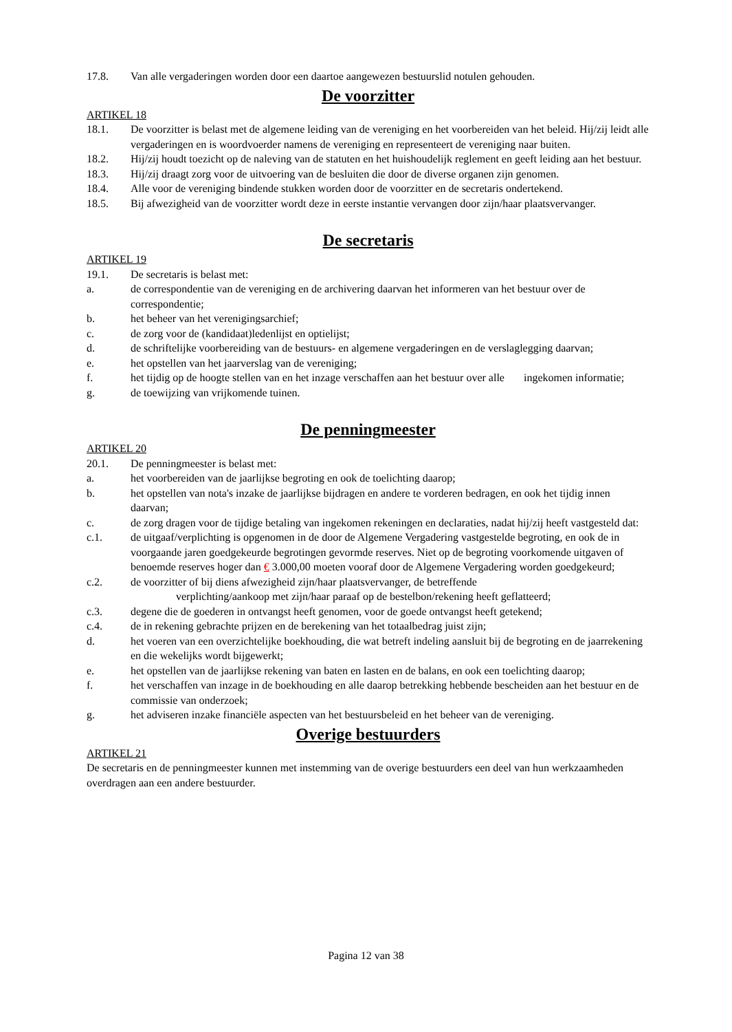17.8. Van alle vergaderingen worden door een daartoe aangewezen bestuurslid notulen gehouden.
De voorzitter
ARTIKEL 18
18.1. De voorzitter is belast met de algemene leiding van de vereniging en het voorbereiden van het beleid. Hij/zij leidt alle vergaderingen en is woordvoerder namens de vereniging en representeert de vereniging naar buiten.
18.2. Hij/zij houdt toezicht op de naleving van de statuten en het huishoudelijk reglement en geeft leiding aan het bestuur.
18.3. Hij/zij draagt zorg voor de uitvoering van de besluiten die door de diverse organen zijn genomen.
18.4. Alle voor de vereniging bindende stukken worden door de voorzitter en de secretaris ondertekend.
18.5. Bij afwezigheid van de voorzitter wordt deze in eerste instantie vervangen door zijn/haar plaatsvervanger.
De secretaris
ARTIKEL 19
19.1. De secretaris is belast met:
a. de correspondentie van de vereniging en de archivering daarvan het informeren van het bestuur over de correspondentie;
b. het beheer van het verenigingsarchief;
c. de zorg voor de (kandidaat)ledenlijst en optielijst;
d. de schriftelijke voorbereiding van de bestuurs- en algemene vergaderingen en de verslaglegging daarvan;
e. het opstellen van het jaarverslag van de vereniging;
f. het tijdig op de hoogte stellen van en het inzage verschaffen aan het bestuur over alle ingekomen informatie;
g. de toewijzing van vrijkomende tuinen.
De penningmeester
ARTIKEL 20
20.1. De penningmeester is belast met:
a. het voorbereiden van de jaarlijkse begroting en ook de toelichting daarop;
b. het opstellen van nota's inzake de jaarlijkse bijdragen en andere te vorderen bedragen, en ook het tijdig innen daarvan;
c. de zorg dragen voor de tijdige betaling van ingekomen rekeningen en declaraties, nadat hij/zij heeft vastgesteld dat:
c.1. de uitgaaf/verplichting is opgenomen in de door de Algemene Vergadering vastgestelde begroting, en ook de in voorgaande jaren goedgekeurde begrotingen gevormde reserves. Niet op de begroting voorkomende uitgaven of benoemde reserves hoger dan € 3.000,00 moeten vooraf door de Algemene Vergadering worden goedgekeurd;
c.2. de voorzitter of bij diens afwezigheid zijn/haar plaatsvervanger, de betreffende
verplichting/aankoop met zijn/haar paraaf op de bestelbon/rekening heeft geflatteerd;
c.3. degene die de goederen in ontvangst heeft genomen, voor de goede ontvangst heeft getekend;
c.4. de in rekening gebrachte prijzen en de berekening van het totaalbedrag juist zijn;
d. het voeren van een overzichtelijke boekhouding, die wat betreft indeling aansluit bij de begroting en de jaarrekening en die wekelijks wordt bijgewerkt;
e. het opstellen van de jaarlijkse rekening van baten en lasten en de balans, en ook een toelichting daarop;
f. het verschaffen van inzage in de boekhouding en alle daarop betrekking hebbende bescheiden aan het bestuur en de commissie van onderzoek;
g. het adviseren inzake financiële aspecten van het bestuursbeleid en het beheer van de vereniging.
Overige bestuurders
ARTIKEL 21
De secretaris en de penningmeester kunnen met instemming van de overige bestuurders een deel van hun werkzaamheden overdragen aan een andere bestuurder.
Pagina 12 van 38